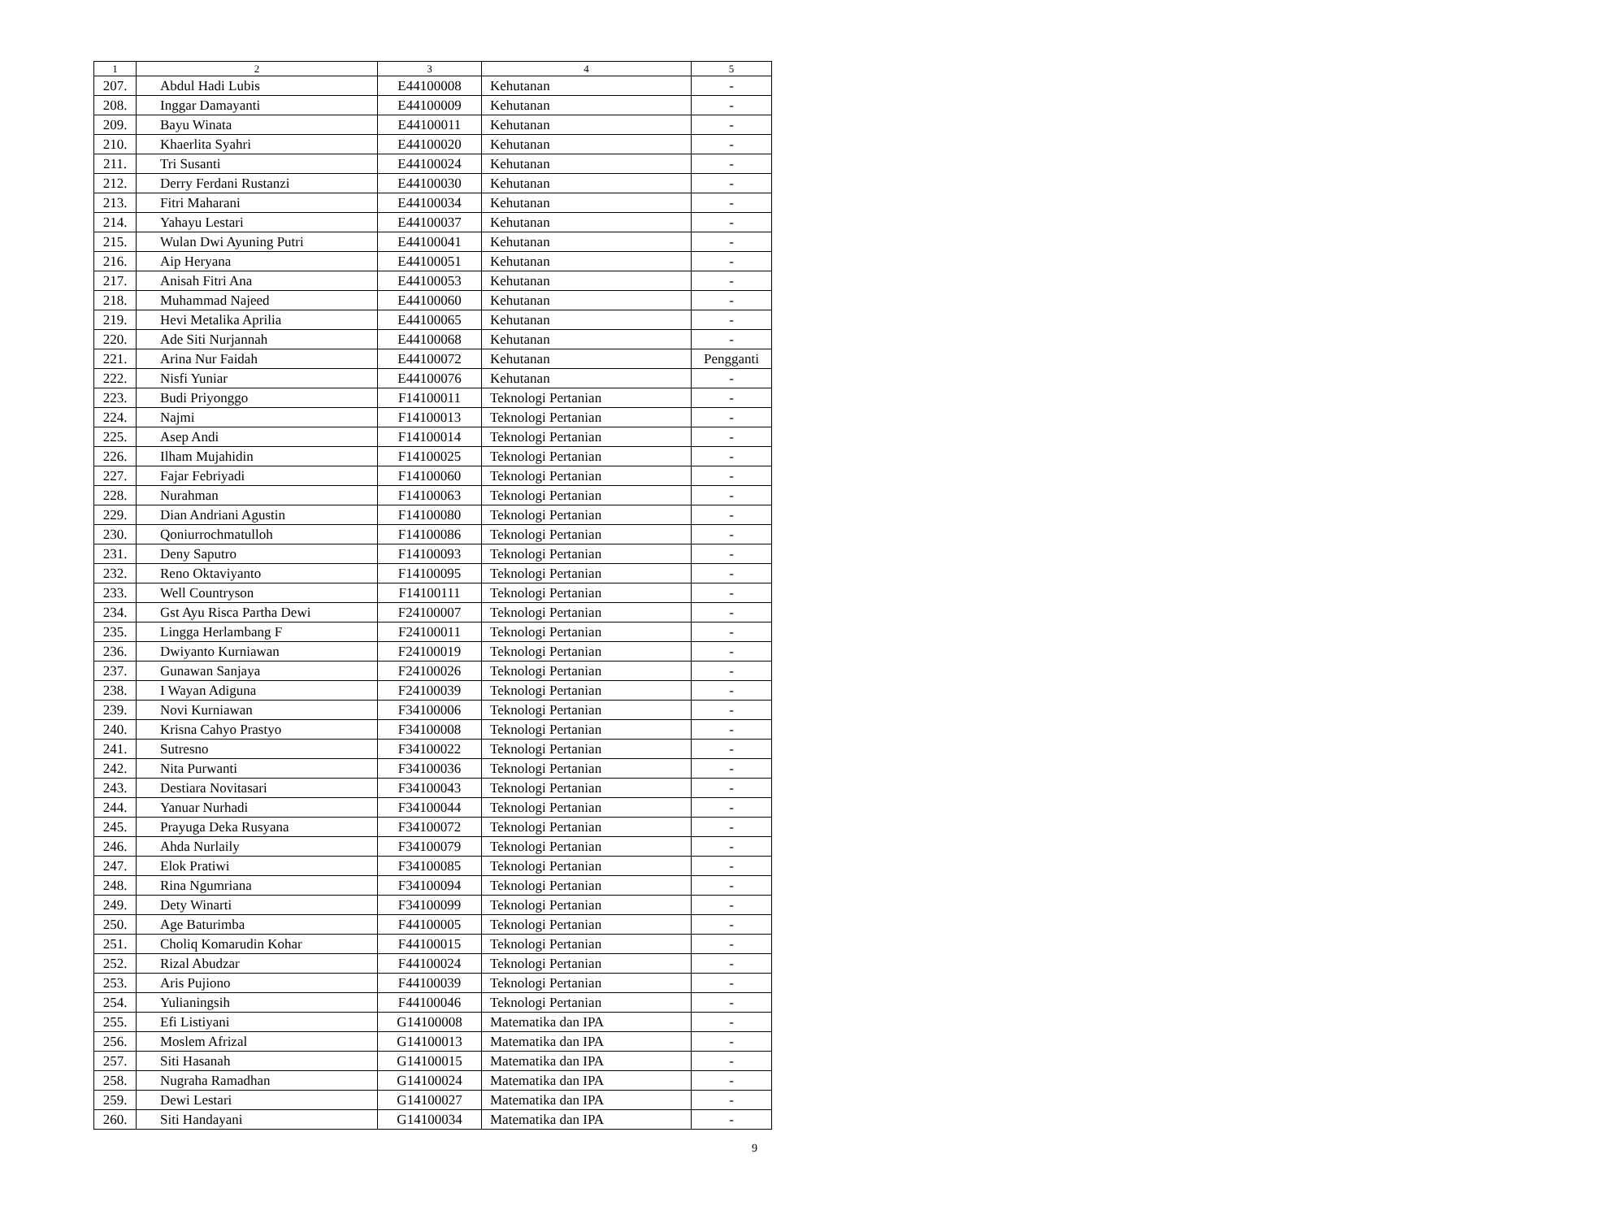| 1 | 2 | 3 | 4 | 5 |
| --- | --- | --- | --- | --- |
| 207. | Abdul Hadi Lubis | E44100008 | Kehutanan | - |
| 208. | Inggar Damayanti | E44100009 | Kehutanan | - |
| 209. | Bayu Winata | E44100011 | Kehutanan | - |
| 210. | Khaerlita Syahri | E44100020 | Kehutanan | - |
| 211. | Tri Susanti | E44100024 | Kehutanan | - |
| 212. | Derry Ferdani Rustanzi | E44100030 | Kehutanan | - |
| 213. | Fitri Maharani | E44100034 | Kehutanan | - |
| 214. | Yahayu Lestari | E44100037 | Kehutanan | - |
| 215. | Wulan Dwi Ayuning Putri | E44100041 | Kehutanan | - |
| 216. | Aip Heryana | E44100051 | Kehutanan | - |
| 217. | Anisah Fitri Ana | E44100053 | Kehutanan | - |
| 218. | Muhammad Najeed | E44100060 | Kehutanan | - |
| 219. | Hevi Metalika Aprilia | E44100065 | Kehutanan | - |
| 220. | Ade Siti Nurjannah | E44100068 | Kehutanan | - |
| 221. | Arina Nur Faidah | E44100072 | Kehutanan | Pengganti |
| 222. | Nisfi Yuniar | E44100076 | Kehutanan | - |
| 223. | Budi Priyonggo | F14100011 | Teknologi Pertanian | - |
| 224. | Najmi | F14100013 | Teknologi Pertanian | - |
| 225. | Asep Andi | F14100014 | Teknologi Pertanian | - |
| 226. | Ilham Mujahidin | F14100025 | Teknologi Pertanian | - |
| 227. | Fajar Febriyadi | F14100060 | Teknologi Pertanian | - |
| 228. | Nurahman | F14100063 | Teknologi Pertanian | - |
| 229. | Dian Andriani Agustin | F14100080 | Teknologi Pertanian | - |
| 230. | Qoniurrochmatulloh | F14100086 | Teknologi Pertanian | - |
| 231. | Deny Saputro | F14100093 | Teknologi Pertanian | - |
| 232. | Reno Oktaviyanto | F14100095 | Teknologi Pertanian | - |
| 233. | Well Countryson | F14100111 | Teknologi Pertanian | - |
| 234. | Gst Ayu Risca Partha Dewi | F24100007 | Teknologi Pertanian | - |
| 235. | Lingga Herlambang F | F24100011 | Teknologi Pertanian | - |
| 236. | Dwiyanto Kurniawan | F24100019 | Teknologi Pertanian | - |
| 237. | Gunawan Sanjaya | F24100026 | Teknologi Pertanian | - |
| 238. | I Wayan Adiguna | F24100039 | Teknologi Pertanian | - |
| 239. | Novi Kurniawan | F34100006 | Teknologi Pertanian | - |
| 240. | Krisna Cahyo Prastyo | F34100008 | Teknologi Pertanian | - |
| 241. | Sutresno | F34100022 | Teknologi Pertanian | - |
| 242. | Nita Purwanti | F34100036 | Teknologi Pertanian | - |
| 243. | Destiara Novitasari | F34100043 | Teknologi Pertanian | - |
| 244. | Yanuar Nurhadi | F34100044 | Teknologi Pertanian | - |
| 245. | Prayuga Deka Rusyana | F34100072 | Teknologi Pertanian | - |
| 246. | Ahda Nurlaily | F34100079 | Teknologi Pertanian | - |
| 247. | Elok Pratiwi | F34100085 | Teknologi Pertanian | - |
| 248. | Rina Ngumriana | F34100094 | Teknologi Pertanian | - |
| 249. | Dety Winarti | F34100099 | Teknologi Pertanian | - |
| 250. | Age Baturimba | F44100005 | Teknologi Pertanian | - |
| 251. | Choliq Komarudin Kohar | F44100015 | Teknologi Pertanian | - |
| 252. | Rizal Abudzar | F44100024 | Teknologi Pertanian | - |
| 253. | Aris Pujiono | F44100039 | Teknologi Pertanian | - |
| 254. | Yulianingsih | F44100046 | Teknologi Pertanian | - |
| 255. | Efi Listiyani | G14100008 | Matematika dan IPA | - |
| 256. | Moslem Afrizal | G14100013 | Matematika dan IPA | - |
| 257. | Siti Hasanah | G14100015 | Matematika dan IPA | - |
| 258. | Nugraha Ramadhan | G14100024 | Matematika dan IPA | - |
| 259. | Dewi Lestari | G14100027 | Matematika dan IPA | - |
| 260. | Siti Handayani | G14100034 | Matematika dan IPA | - |
9